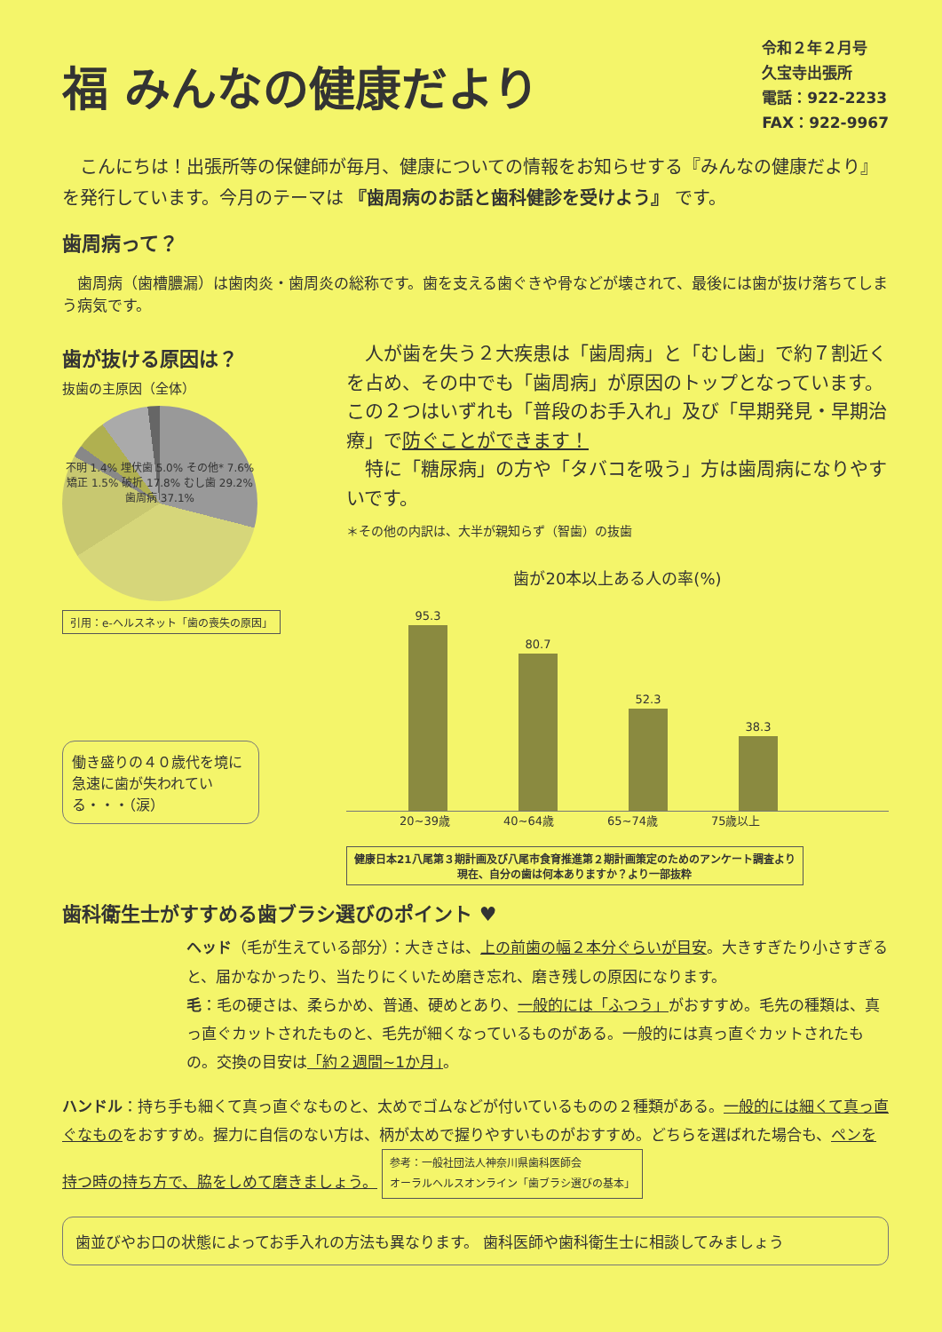福 みんなの健康だより
令和２年２月号
久宝寺出張所
電話：922-2233
FAX：922-9967
　こんにちは！出張所等の保健師が毎月、健康についての情報をお知らせする『みんなの健康だより』を発行しています。今月のテーマは 『歯周病のお話と歯科健診を受けよう』 です。
歯周病って？
　歯周病（歯槽膿漏）は歯肉炎・歯周炎の総称です。歯を支える歯ぐきや骨などが壊されて、最後には歯が抜け落ちてしまう病気です。
歯が抜ける原因は？
抜歯の主原因（全体）
不明 1.4% 埋伏歯 5.0% その他* 7.6% 矯正 1.5% 破折 17.8% むし歯 29.2% 歯周病 37.1%
引用：e-ヘルスネット「歯の喪失の原因」
働き盛りの４０歳代を境に急速に歯が失われている・・・（涙）
　人が歯を失う２大疾患は「歯周病」と「むし歯」で約７割近くを占め、その中でも「歯周病」が原因のトップとなっています。この２つはいずれも「普段のお手入れ」及び「早期発見・早期治療」で防ぐことができます！
　特に「糖尿病」の方や「タバコを吸う」方は歯周病になりやすいです。
＊その他の内訳は、大半が親知らず（智歯）の抜歯
歯が20本以上ある人の率(%)
95.3
80.7
52.3
38.3
20~39歳 40~64歳 65~74歳 75歳以上
健康日本21八尾第３期計画及び八尾市食育推進第２期計画策定のためのアンケート調査より
現在、自分の歯は何本ありますか？より一部抜粋
歯科衛生士がすすめる歯ブラシ選びのポイント ♥
ヘッド（毛が生えている部分）：大きさは、上の前歯の幅２本分ぐらいが目安。大きすぎたり小さすぎると、届かなかったり、当たりにくいため磨き忘れ、磨き残しの原因になります。
毛：毛の硬さは、柔らかめ、普通、硬めとあり、一般的には「ふつう」がおすすめ。毛先の種類は、真っ直ぐカットされたものと、毛先が細くなっているものがある。一般的には真っ直ぐカットされたもの。交換の目安は「約２週間~1か月」。
ハンドル：持ち手も細くて真っ直ぐなものと、太めでゴムなどが付いているものの２種類がある。一般的には細くて真っ直ぐなものをおすすめ。握力に自信のない方は、柄が太めで握りやすいものがおすすめ。どちらを選ばれた場合も、ペンを持つ時の持ち方で、脇をしめて磨きましょう。 参考：一般社団法人神奈川県歯科医師会
オーラルヘルスオンライン「歯ブラシ選びの基本」
歯並びやお口の状態によってお手入れの方法も異なります。 歯科医師や歯科衛生士に相談してみましょう